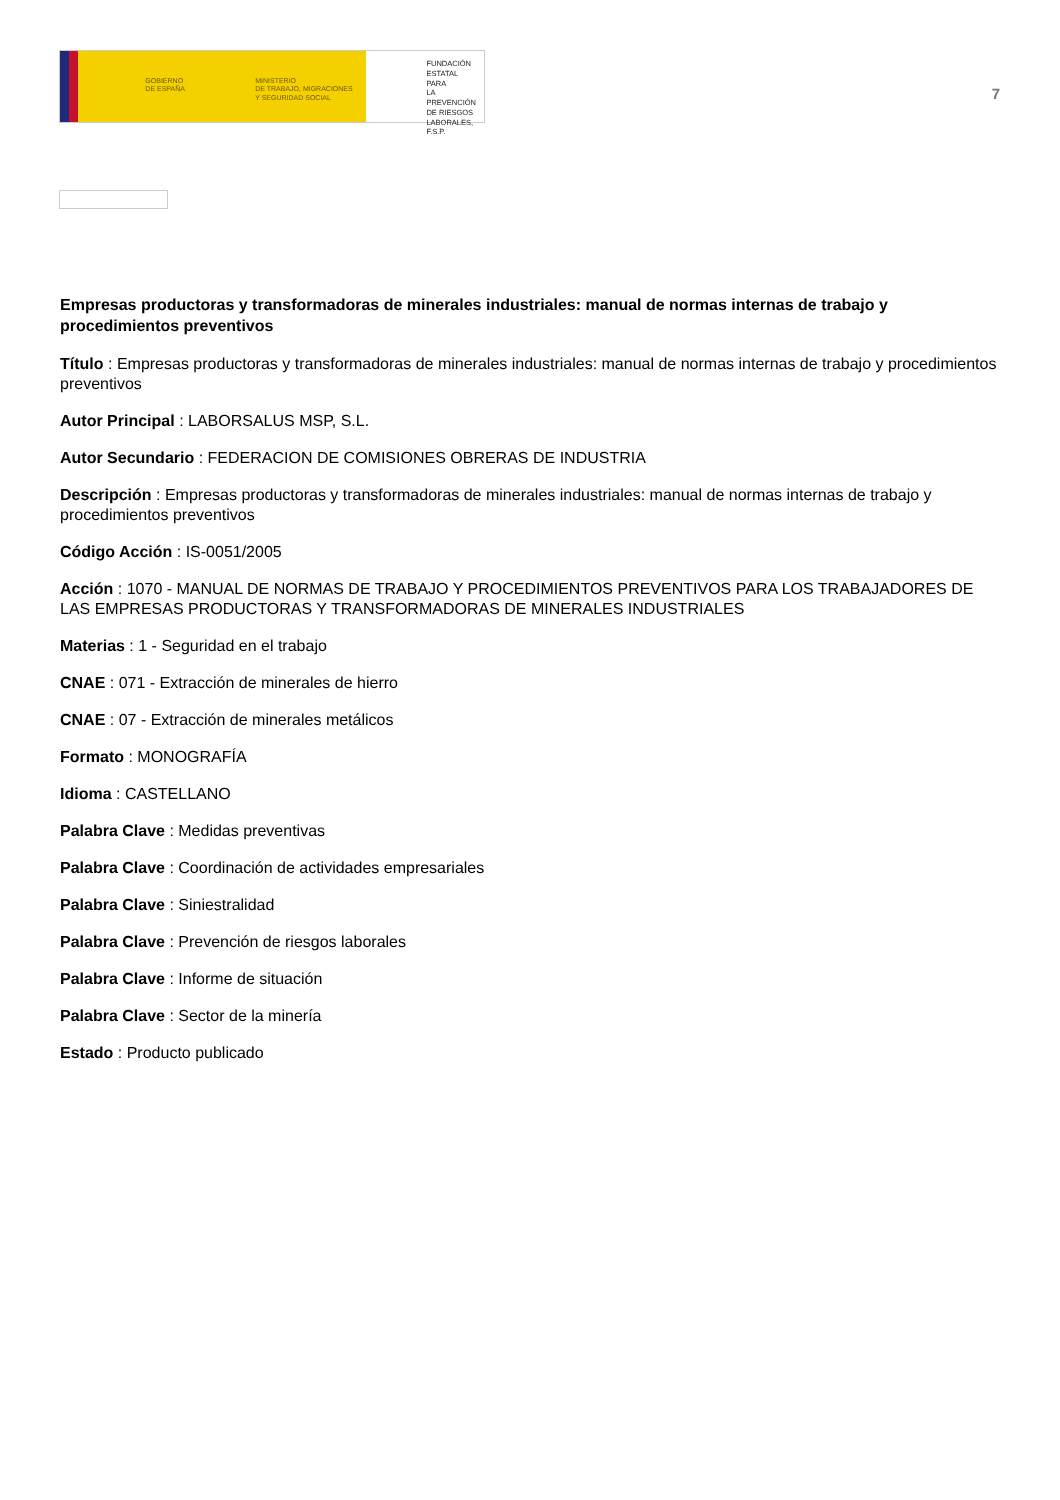GOBIERNO
DE ESPAÑA
MINISTERIO
DE TRABAJO, MIGRACIONES
Y SEGURIDAD SOCIAL
FUNDACIÓN
ESTATAL PARA
LA PREVENCIÓN
DE RIESGOS
LABORALES, F.S.P.
7
Empresas productoras y transformadoras de minerales industriales: manual de normas internas de trabajo y procedimientos preventivos
Título : Empresas productoras y transformadoras de minerales industriales: manual de normas internas de trabajo y procedimientos preventivos
Autor Principal : LABORSALUS MSP, S.L.
Autor Secundario : FEDERACION DE COMISIONES OBRERAS DE INDUSTRIA
Descripción : Empresas productoras y transformadoras de minerales industriales: manual de normas internas de trabajo y procedimientos preventivos
Código Acción : IS-0051/2005
Acción : 1070 - MANUAL DE NORMAS DE TRABAJO Y PROCEDIMIENTOS PREVENTIVOS PARA LOS TRABAJADORES DE LAS EMPRESAS PRODUCTORAS Y TRANSFORMADORAS DE MINERALES INDUSTRIALES
Materias : 1 - Seguridad en el trabajo
CNAE : 071 - Extracción de minerales de hierro
CNAE : 07 - Extracción de minerales metálicos
Formato : MONOGRAFÍA
Idioma : CASTELLANO
Palabra Clave : Medidas preventivas
Palabra Clave : Coordinación de actividades empresariales
Palabra Clave : Siniestralidad
Palabra Clave : Prevención de riesgos laborales
Palabra Clave : Informe de situación
Palabra Clave : Sector de la minería
Estado : Producto publicado